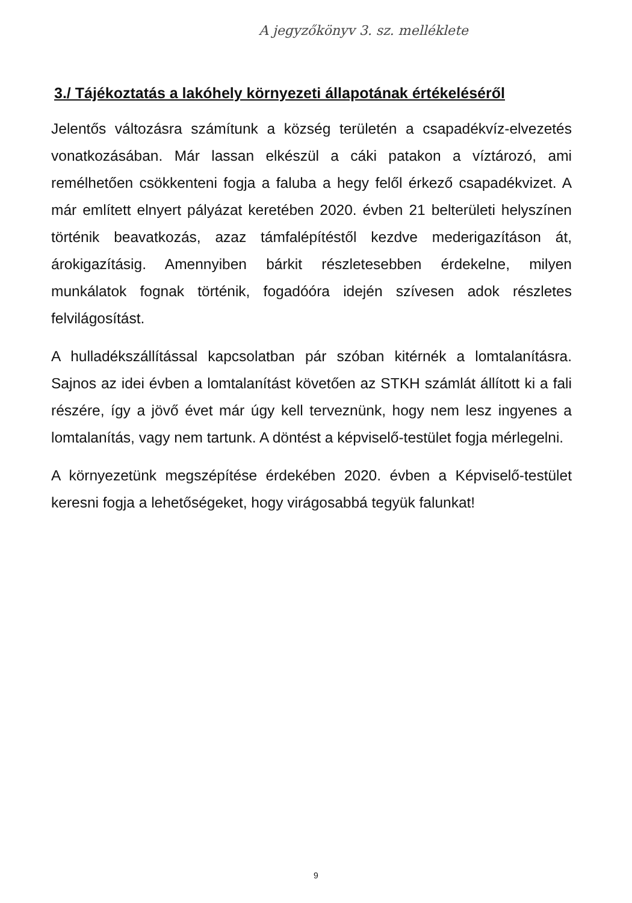A jegyzőkönyv 3. sz. melléklete
3./ Tájékoztatás a lakóhely környezeti állapotának értékeléséről
Jelentős változásra számítunk a község területén a csapadékvíz-elvezetés vonatkozásában. Már lassan elkészül a cáki patakon a víztározó, ami remélhetően csökkenteni fogja a faluba a hegy felől érkező csapadékvizet. A már említett elnyert pályázat keretében 2020. évben 21 belterületi helyszínen történik beavatkozás, azaz támfalépítéstől kezdve mederigazításon át, árokigazításig. Amennyiben bárkit részletesebben érdekelne, milyen munkálatok fognak történik, fogadóóra idején szívesen adok részletes felvilágosítást.
A hulladékszállítással kapcsolatban pár szóban kitérnék a lomtalanításra. Sajnos az idei évben a lomtalanítást követően az STKH számlát állított ki a fali részére, így a jövő évet már úgy kell terveznünk, hogy nem lesz ingyenes a lomtalanítás, vagy nem tartunk. A döntést a képviselő-testület fogja mérlegelni.
A környezetünk megszépítése érdekében 2020. évben a Képviselő-testület keresni fogja a lehetőségeket, hogy virágosabbá tegyük falunkat!
9